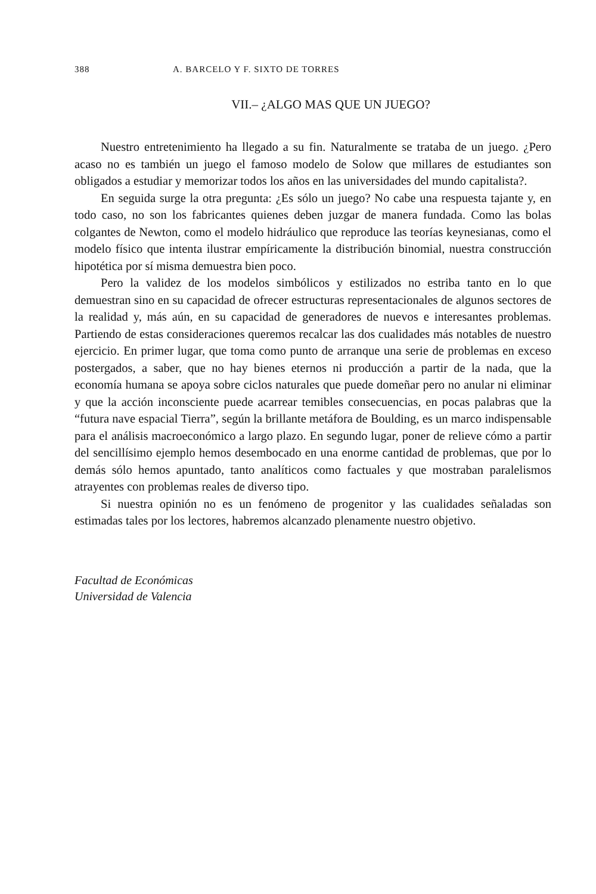388 A. BARCELO Y F. SIXTO DE TORRES
VII.– ¿ALGO MAS QUE UN JUEGO?
Nuestro entretenimiento ha llegado a su fin. Naturalmente se trataba de un juego. ¿Pero acaso no es también un juego el famoso modelo de Solow que millares de estudiantes son obligados a estudiar y memorizar todos los años en las universidades del mundo capitalista?.
En seguida surge la otra pregunta: ¿Es sólo un juego? No cabe una respuesta tajante y, en todo caso, no son los fabricantes quienes deben juzgar de manera fundada. Como las bolas colgantes de Newton, como el modelo hidráulico que reproduce las teorías keynesianas, como el modelo físico que intenta ilustrar empíricamente la distribución binomial, nuestra construcción hipotética por sí misma demuestra bien poco.
Pero la validez de los modelos simbólicos y estilizados no estriba tanto en lo que demuestran sino en su capacidad de ofrecer estructuras representacionales de algunos sectores de la realidad y, más aún, en su capacidad de generadores de nuevos e interesantes problemas. Partiendo de estas consideraciones queremos recalcar las dos cualidades más notables de nuestro ejercicio. En primer lugar, que toma como punto de arranque una serie de problemas en exceso postergados, a saber, que no hay bienes eternos ni producción a partir de la nada, que la economía humana se apoya sobre ciclos naturales que puede domeñar pero no anular ni eliminar y que la acción inconsciente puede acarrear temibles consecuencias, en pocas palabras que la “futura nave espacial Tierra”, según la brillante metáfora de Boulding, es un marco indispensable para el análisis macroeconómico a largo plazo. En segundo lugar, poner de relieve cómo a partir del sencillísimo ejemplo hemos desembocado en una enorme cantidad de problemas, que por lo demás sólo hemos apuntado, tanto analíticos como factuales y que mostraban paralelismos atrayentes con problemas reales de diverso tipo.
Si nuestra opinión no es un fenómeno de progenitor y las cualidades señaladas son estimadas tales por los lectores, habremos alcanzado plenamente nuestro objetivo.
Facultad de Económicas
Universidad de Valencia